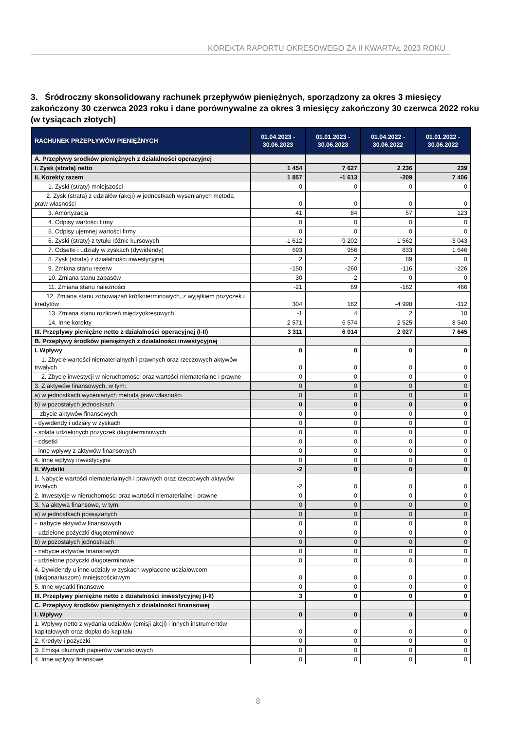KOREKTA RAPORTU OKRESOWEGO ZA II KWARTAŁ 2023 ROKU
3. Śródroczny skonsolidowany rachunek przepływów pieniężnych, sporządzony za okres 3 miesięcy zakończony 30 czerwca 2023 roku i dane porównywalne za okres 3 miesięcy zakończony 30 czerwca 2022 roku (w tysiącach złotych)
| RACHUNEK PRZEPŁYWÓW PIENIĘŻNYCH | 01.04.2023 - 30.06.2023 | 01.01.2023 - 30.06.2023 | 01.04.2022 - 30.06.2022 | 01.01.2022 - 30.06.2022 |
| --- | --- | --- | --- | --- |
| A. Przepływy srodków pieniężnych z działalności operacyjnej | | | | |
| I. Zysk (strata) netto | 1 454 | 7 627 | 2 236 | 239 |
| II. Korekty razem | 1 857 | -1 613 | -209 | 7 406 |
| 1. Zyski (straty) mniejszości | 0 | 0 | 0 | 0 |
| 2. Zysk (strata) z udziałów (akcji) w jednostkach wysenianych metodą praw własności | 0 | 0 | 0 | 0 |
| 3. Amortyzacja | 41 | 84 | 57 | 123 |
| 4. Odpisy wartości firmy | 0 | 0 | 0 | 0 |
| 5. Odpisy ujemnej wartości firmy | 0 | 0 | 0 | 0 |
| 6. Zyski (straty) z tytułu różnic kursowych | -1 612 | -9 202 | 1 562 | -3 043 |
| 7. Odsetki i udziały w zyskach (dywidendy) | 693 | 956 | 833 | 1 646 |
| 8. Zysk (strata) z działalności inwestycyjnej | 2 | 2 | 89 | 0 |
| 9. Zmiana stanu rezerw | -150 | -260 | -116 | -226 |
| 10. Zmiana stanu zapasów | 30 | -2 | 0 | 0 |
| 11. Zmiana stanu należności | -21 | 69 | -162 | 466 |
| 12. Zmiana stanu zobowiązań krótkoterminowych, z wyjątkiem pożyczek i kredytów | 304 | 162 | -4 998 | -112 |
| 13. Zmiana stanu rozliczeń międzyokresowych | -1 | 4 | 2 | 10 |
| 14. Inne korekty | 2 571 | 6 574 | 2 525 | 8 540 |
| III. Przepływy pieniężne netto z działalności operacyjnej (I-II) | 3 311 | 6 014 | 2 027 | 7 645 |
| B. Przepływy środków pieniężnych z działalności inwestycyjnej | | | | |
| I. Wpływy | 0 | 0 | 0 | 0 |
| 1. Zbycie wartości niematerialnych i prawnych oraz rzeczowych aktywów trwałych | 0 | 0 | 0 | 0 |
| 2. Zbycie inwestycji w nieruchomości oraz wartości niematerialne i prawne | 0 | 0 | 0 | 0 |
| 3. Z aktywów finansowych, w tym: | 0 | 0 | 0 | 0 |
| a) w jednostkach wycenianych metodą praw własności | 0 | 0 | 0 | 0 |
| b) w pozostałych jednostkach | 0 | 0 | 0 | 0 |
| - zbycie aktywów finansowych | 0 | 0 | 0 | 0 |
| - dywidendy i udziały w zyskach | 0 | 0 | 0 | 0 |
| - spłata udzielonych pożyczek długoterminowych | 0 | 0 | 0 | 0 |
| - odsetki | 0 | 0 | 0 | 0 |
| - inne wpływy z aktywów finansowych | 0 | 0 | 0 | 0 |
| 4. Inne wpływy inwestycyjne | 0 | 0 | 0 | 0 |
| II. Wydatki | -2 | 0 | 0 | 0 |
| 1. Nabycie wartości niematerialnych i prawnych oraz rzeczowych aktywów trwałych | -2 | 0 | 0 | 0 |
| 2. Inwestycje w nieruchomości oraz wartości niematerialne i prawne | 0 | 0 | 0 | 0 |
| 3. Na aktywa finansowe, w tym: | 0 | 0 | 0 | 0 |
| a) w jednostkach powiązanych | 0 | 0 | 0 | 0 |
| - nabycie aktywów finansowych | 0 | 0 | 0 | 0 |
| - udzielone pożyczki długoterminowe | 0 | 0 | 0 | 0 |
| b) w pozostałych jednostkach | 0 | 0 | 0 | 0 |
| - nabycie aktywów finansowych | 0 | 0 | 0 | 0 |
| - udzielone pożyczki długoterminowe | 0 | 0 | 0 | 0 |
| 4. Dywidendy u inne udziały w zyskach wypłacone udziałowcom (akcjonariuszom) mniejszościowym | 0 | 0 | 0 | 0 |
| 5. Inne wydatki finansowe | 0 | 0 | 0 | 0 |
| III. Przepływy pieniężne netto z działalności inwestycyjnej (I-II) | 3 | 0 | 0 | 0 |
| C. Przepływy środków pieniężnych z działalności finansowej | | | | |
| I. Wpływy | 0 | 0 | 0 | 0 |
| 1. Wpływy netto z wydania udziałów (emisji akcji) i innych instrumentów kapitałowych oraz dopłat do kapitału | 0 | 0 | 0 | 0 |
| 2. Kredyty i pożyczki | 0 | 0 | 0 | 0 |
| 3. Emisja dłużnych papierów wartościowych | 0 | 0 | 0 | 0 |
| 4. Inne wpływy finansowe | 0 | 0 | 0 | 0 |
8